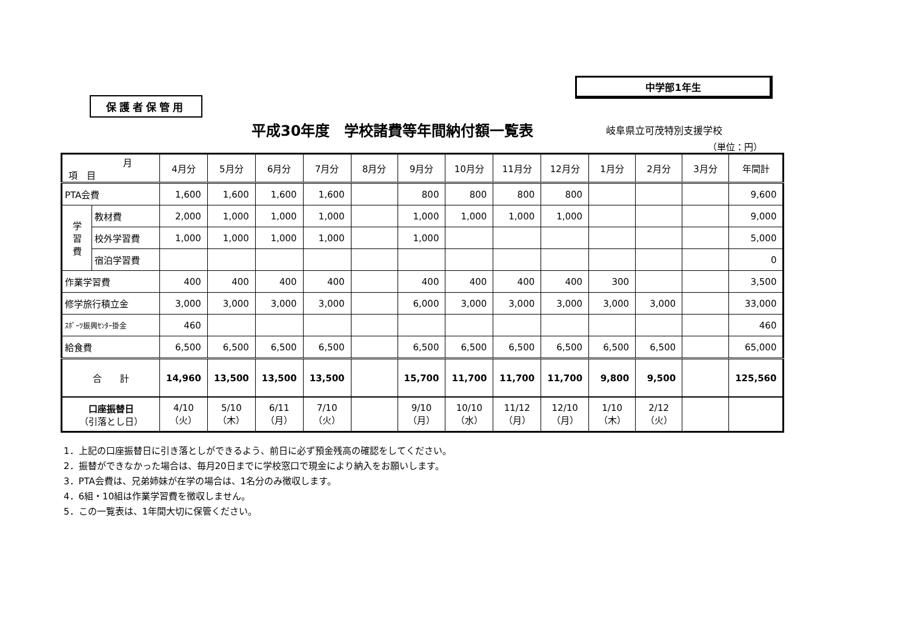中学部1年生
保護者保管用
平成30年度　学校諸費等年間納付額一覧表
岐阜県立可茂特別支援学校
（単位：円）
| 月 項 目 | | 4月分 | 5月分 | 6月分 | 7月分 | 8月分 | 9月分 | 10月分 | 11月分 | 12月分 | 1月分 | 2月分 | 3月分 | 年間計 |
| --- | --- | --- | --- | --- | --- | --- | --- | --- | --- | --- | --- | --- | --- | --- |
| PTA会費 | | 1,600 | 1,600 | 1,600 | 1,600 | | 800 | 800 | 800 | 800 | | | | 9,600 |
| 学 習 費 | 教材費 | 2,000 | 1,000 | 1,000 | 1,000 | | 1,000 | 1,000 | 1,000 | 1,000 | | | | 9,000 |
| | 校外学習費 | 1,000 | 1,000 | 1,000 | 1,000 | | 1,000 | | | | | | | 5,000 |
| | 宿泊学習費 | | | | | | | | | | | | | 0 |
| 作業学習費 | | 400 | 400 | 400 | 400 | | 400 | 400 | 400 | 400 | 300 | | | 3,500 |
| 修学旅行積立金 | | 3,000 | 3,000 | 3,000 | 3,000 | | 6,000 | 3,000 | 3,000 | 3,000 | 3,000 | 3,000 | | 33,000 |
| ｽﾎﾟｰﾂ振興ｾﾝﾀｰ掛金 | | 460 | | | | | | | | | | | | 460 |
| 給食費 | | 6,500 | 6,500 | 6,500 | 6,500 | | 6,500 | 6,500 | 6,500 | 6,500 | 6,500 | 6,500 | | 65,000 |
| 合 計 | | 14,960 | 13,500 | 13,500 | 13,500 | | 15,700 | 11,700 | 11,700 | 11,700 | 9,800 | 9,500 | | 125,560 |
| 口座振替日 （引落とし日） | | 4/10 （火） | 5/10 （木） | 6/11 （月） | 7/10 （火） | | 9/10 （月） | 10/10 （水） | 11/12 （月） | 12/10 （月） | 1/10 （木） | 2/12 （火） | | |
1．上記の口座振替日に引き落としができるよう、前日に必ず預金残高の確認をしてください。
2．振替ができなかった場合は、毎月20日までに学校窓口で現金により納入をお願いします。
3．PTA会費は、兄弟姉妹が在学の場合は、1名分のみ徴収します。
4．6組・10組は作業学習費を徴収しません。
5．この一覧表は、1年間大切に保管ください。